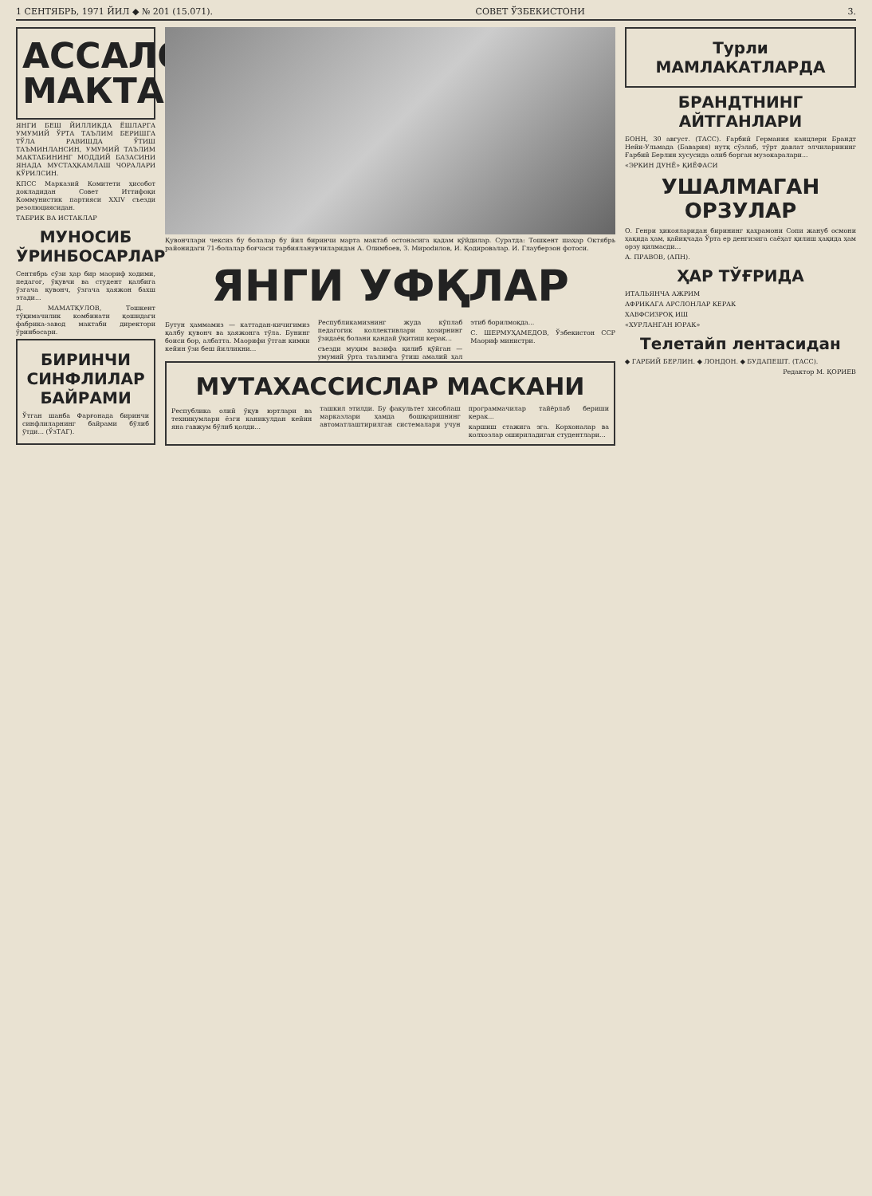1 СЕНТЯБРЬ, 1971 ЙИЛ ◆ № 201 (15.071). СОВЕТ ЎЗБЕКИСТОНИ 3.
АССАЛОМ, МАКТАБ!
ЯНГИ БЕШ ЙИЛЛИКДА ЁШЛАРГА УМУМИЙ ЎРТА ТАЪЛИМ БЕРИШГА ТЎЛА РАВИШДА ЎТИШ ТАЪМИНЛАНСИН, УМУМИЙ ТАЪЛИМ МАКТАБИНИНГ МОДДИЙ БАЗАСИНИ ЯНАДА МУСТАҲКАМЛАШ ЧОРАЛАРИ КЎРИЛСИН.
КПСС Марказий Комитети ҳисобот докладидан Совет Иттифоқи Коммунистик партияси XXIV съезди резолюциясидан.
ТАБРИК ВА ИСТАКЛАР
МУНОСИБ ЎРИНБОСАРЛАР
Сентябрь сўзи ҳар бир маориф ходими, педагог, ўқувчи ва студент қалбига ўзгача қувонч, ўзгача ҳаяжон бахш этади...
Д. МАМАТҚУЛОВ, Тошкент тўқимачилик комбинати қошидаги фабрика-завод мактаби директори ўринбосари.
БИРИНЧИ СИНФЛИЛАР БАЙРАМИ
Ўтган шанба Фарғонада биринчи синфлиларнинг байрами бўлиб ўтди... (ЎзТАГ).
Қувончлари чексиз бу болалар бу йил биринчи марта мактаб остонасига қадам қўйдилар. Суратда: Тошкент шаҳар Октябрь районидаги 71-болалар боғчаси тарбияланувчиларидан А. Олимбоев, З. Мирodилов, И. Қодировалар. И. Глауберзон фотоси.
ЯНГИ УФҚЛАР
Бутун ҳаммамиз — каттадан-кичигимиз қалбу қувонч ва ҳаяжонга тўла. Бунинг боиси бор, албатта. Маорифи ўтган кимки кейин ўзи беш йилликни...
Республикамизнинг жуда кўплаб педагогик коллективлари ҳозирнинг ўзидаёқ болани қандай ўқитиш керак...
съезди муҳим вазифа қилиб қўйган — умумий ўрта таълимга ўтиш амалий ҳал этиб борилмоқда...
С. ШЕРМУҲАМЕДОВ, Ўзбекистон ССР Маориф министри.
МУТАХАССИСЛАР МАСКАНИ
Республика олий ўқув юртлари ва техникумлари ёзги каникулдан кейин яна гавжум бўлиб қолди...
ташкил этилди. Бу факультет хисоблаш марказлари ҳамда бошқаришнинг автоматлаштирилган системалари учун программачилар тайёрлаб бериши керак...
каршиш стажига эга. Корхоналар ва колхозлар ошириладиган студентлари...
Турли МАМЛАКАТЛАРДА
БРАНДТНИНГ АЙТГАНЛАРИ
БОНН, 30 август. (ТАСС). Ғарбий Германия канцлери Брандт Нейи-Ульмада (Бавария) нутқ сўзлаб, тўрт давлат элчиларининг Ғарбий Берлин хусусида олиб борган музокаралари...
«ЭРКИН ДУНЁ» ҚИЁФАСИ
УШАЛМАГАН ОРЗУЛАР
О. Генри ҳикояларидан бирининг қаҳрамони Сопи жануб осмони ҳақида ҳам, қайиқчада Ўрта ер денгизига саёҳат қилиш ҳақида ҳам орзу қилмасди...
А. ПРАВОВ, (АПН).
ҲАР ТЎҒРИДА
ИТАЛЬЯНЧА АЖРИМ
АФРИКАГА АРСЛОНЛАР КЕРАК
ХАВФСИЗРОҚ ИШ
«ХУРЛАНГАН ЮРАК»
Телетайп лентасидан
◆ ГАРБИЙ БЕРЛИН. ◆ ЛОНДОН. ◆ БУДАПЕШТ. (ТАСС).
Редактор М. ҚОРИЕВ